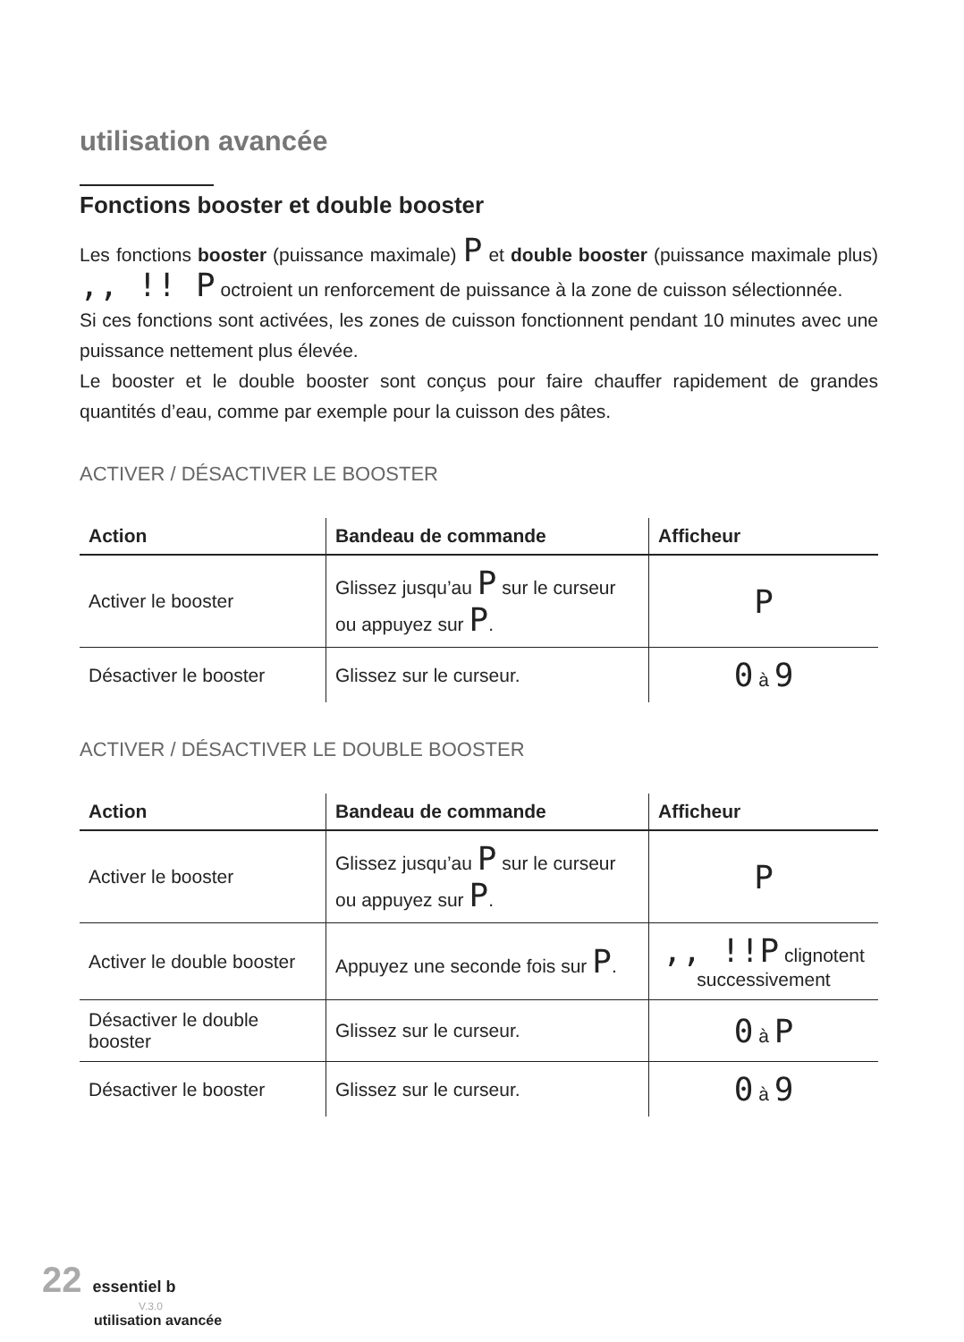utilisation avancée
Fonctions booster et double booster
Les fonctions booster (puissance maximale) P et double booster (puissance maximale plus) ,, !! P octroient un renforcement de puissance à la zone de cuisson sélectionnée.
Si ces fonctions sont activées, les zones de cuisson fonctionnent pendant 10 minutes avec une puissance nettement plus élevée.
Le booster et le double booster sont conçus pour faire chauffer rapidement de grandes quantités d’eau, comme par exemple pour la cuisson des pâtes.
ACTIVER / DÉSACTIVER LE BOOSTER
| Action | Bandeau de commande | Afficheur |
| --- | --- | --- |
| Activer le booster | Glissez jusqu’au P sur le curseur ou appuyez sur P . | P |
| Désactiver le booster | Glissez sur le curseur. | 0 à 9 |
ACTIVER / DÉSACTIVER LE DOUBLE BOOSTER
| Action | Bandeau de commande | Afficheur |
| --- | --- | --- |
| Activer le booster | Glissez jusqu’au P sur le curseur ou appuyez sur P . | P |
| Activer le double booster | Appuyez une seconde fois sur P . | ,, !!P clignotent successivement |
| Désactiver le double booster | Glissez sur le curseur. | 0 à P |
| Désactiver le booster | Glissez sur le curseur. | 0 à 9 |
22 essentiel b
V.3.0
utilisation avancée